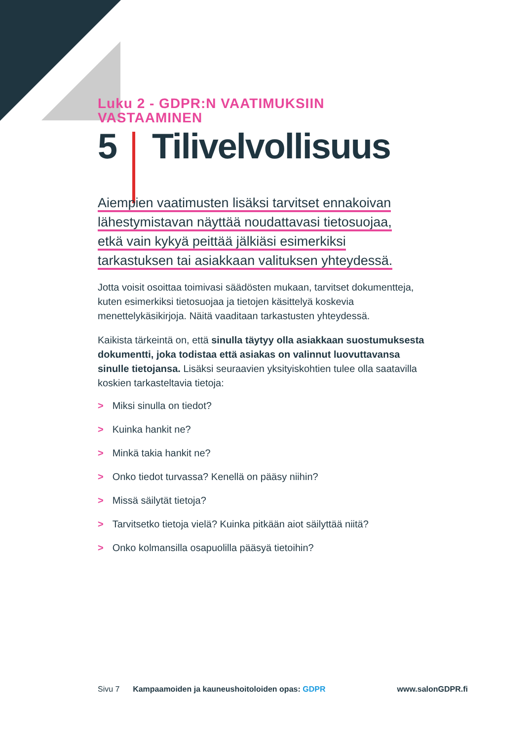Luku 2 - GDPR:N VAATIMUKSIIN VASTAAMINEN
5 Tilivelvollisuus
Aiempien vaatimusten lisäksi tarvitset ennakoivan
lähestymistavan näyttää noudattavasi tietosuojaa,
etkä vain kykyä peittää jälkiäsi esimerkiksi
tarkastuksen tai asiakkaan valituksen yhteydessä.
Jotta voisit osoittaa toimivasi säädösten mukaan, tarvitset dokumentteja, kuten esimerkiksi tietosuojaa ja tietojen käsittelyä koskevia menettelykäsikirjoja. Näitä vaaditaan tarkastusten yhteydessä.
Kaikista tärkeintä on, että sinulla täytyy olla asiakkaan suostumuksesta dokumentti, joka todistaa että asiakas on valinnut luovuttavansa sinulle tietojansa. Lisäksi seuraavien yksityiskohtien tulee olla saatavilla koskien tarkasteltavia tietoja:
> Miksi sinulla on tiedot?
> Kuinka hankit ne?
> Minkä takia hankit ne?
> Onko tiedot turvassa? Kenellä on pääsy niihin?
> Missä säilytät tietoja?
> Tarvitsetko tietoja vielä? Kuinka pitkään aiot säilyttää niitä?
> Onko kolmansilla osapuolilla pääsyä tietoihin?
Sivu 7 Kampaamoiden ja kauneushoitoloiden opas: GDPR www.salonGDPR.fi